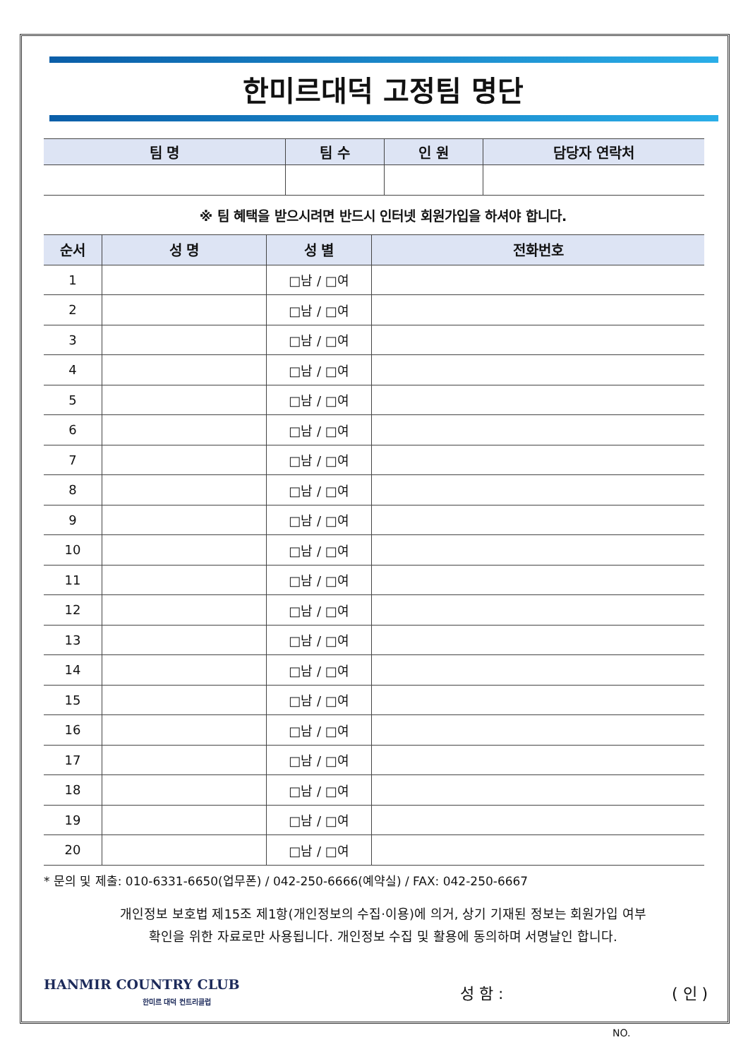한미르대덕 고정팀 명단
| 팀 명 | 팀 수 | 인 원 | 담당자 연락처 |
| --- | --- | --- | --- |
※ 팀 혜택을 받으시려면 반드시 인터넷 회원가입을 하셔야 합니다.
| 순서 | 성 명 | 성 별 | 전화번호 |
| --- | --- | --- | --- |
| 1 | | □남 / □여 | |
| 2 | | □남 / □여 | |
| 3 | | □남 / □여 | |
| 4 | | □남 / □여 | |
| 5 | | □남 / □여 | |
| 6 | | □남 / □여 | |
| 7 | | □남 / □여 | |
| 8 | | □남 / □여 | |
| 9 | | □남 / □여 | |
| 10 | | □남 / □여 | |
| 11 | | □남 / □여 | |
| 12 | | □남 / □여 | |
| 13 | | □남 / □여 | |
| 14 | | □남 / □여 | |
| 15 | | □남 / □여 | |
| 16 | | □남 / □여 | |
| 17 | | □남 / □여 | |
| 18 | | □남 / □여 | |
| 19 | | □남 / □여 | |
| 20 | | □남 / □여 | |
* 문의 및 제출: 010-6331-6650(업무폰) / 042-250-6666(예약실) / FAX: 042-250-6667
개인정보 보호법 제15조 제1항(개인정보의 수집·이용)에 의거, 상기 기재된 정보는 회원가입 여부
확인을 위한 자료로만 사용됩니다. 개인정보 수집 및 활용에 동의하며 서명날인 합니다.
HANMIR COUNTRY CLUB
한미르 대덕 컨트리클럽
성 함 : ( 인 )
NO.